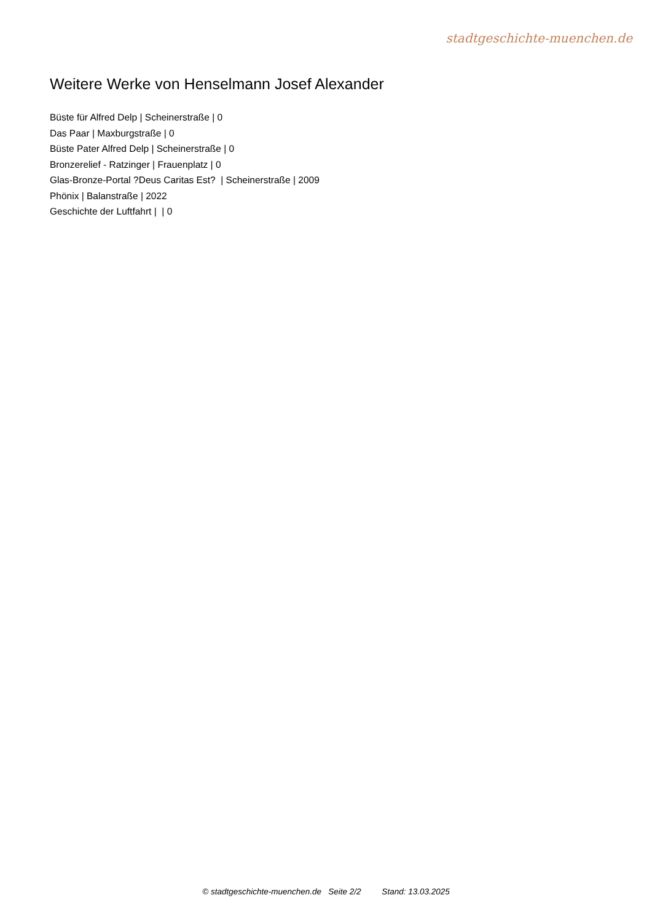stadtgeschichte-muenchen.de
Weitere Werke von Henselmann Josef Alexander
Büste für Alfred Delp | Scheinerstraße | 0
Das Paar | Maxburgstraße | 0
Büste Pater Alfred Delp | Scheinerstraße | 0
Bronzerelief - Ratzinger | Frauenplatz | 0
Glas-Bronze-Portal ?Deus Caritas Est? | Scheinerstraße | 2009
Phönix | Balanstraße | 2022
Geschichte der Luftfahrt | | 0
© stadtgeschichte-muenchen.de Seite 2/2 Stand: 13.03.2025